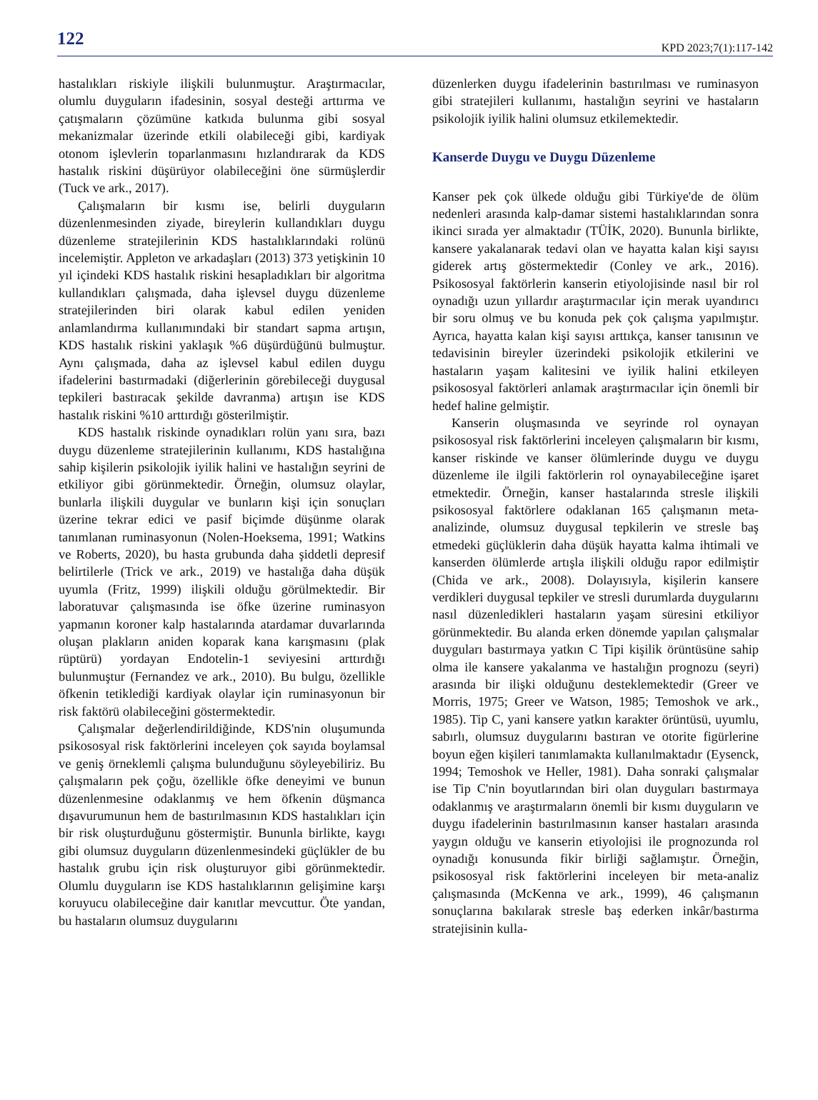122 KPD 2023;7(1):117-142
hastalıkları riskiyle ilişkili bulunmuştur. Araştırmacılar, olumlu duyguların ifadesinin, sosyal desteği arttırma ve çatışmaların çözümüne katkıda bulunma gibi sosyal mekanizmalar üzerinde etkili olabileceği gibi, kardiyak otonom işlevlerin toparlanmasını hızlandırarak da KDS hastalık riskini düşürüyor olabileceğini öne sürmüşlerdir (Tuck ve ark., 2017).
Çalışmaların bir kısmı ise, belirli duyguların düzenlenmesinden ziyade, bireylerin kullandıkları duygu düzenleme stratejilerinin KDS hastalıklarındaki rolünü incelemiştir. Appleton ve arkadaşları (2013) 373 yetişkinin 10 yıl içindeki KDS hastalık riskini hesapladıkları bir algoritma kullandıkları çalışmada, daha işlevsel duygu düzenleme stratejilerinden biri olarak kabul edilen yeniden anlamlandırma kullanımındaki bir standart sapma artışın, KDS hastalık riskini yaklaşık %6 düşürdüğünü bulmuştur. Aynı çalışmada, daha az işlevsel kabul edilen duygu ifadelerini bastırmadaki (diğerlerinin görebileceği duygusal tepkileri bastıracak şekilde davranma) artışın ise KDS hastalık riskini %10 arttırdığı gösterilmiştir.
KDS hastalık riskinde oynadıkları rolün yanı sıra, bazı duygu düzenleme stratejilerinin kullanımı, KDS hastalığına sahip kişilerin psikolojik iyilik halini ve hastalığın seyrini de etkiliyor gibi görünmektedir. Örneğin, olumsuz olaylar, bunlarla ilişkili duygular ve bunların kişi için sonuçları üzerine tekrar edici ve pasif biçimde düşünme olarak tanımlanan ruminasyonun (Nolen-Hoeksema, 1991; Watkins ve Roberts, 2020), bu hasta grubunda daha şiddetli depresif belirtilerle (Trick ve ark., 2019) ve hastalığa daha düşük uyumla (Fritz, 1999) ilişkili olduğu görülmektedir. Bir laboratuvar çalışmasında ise öfke üzerine ruminasyon yapmanın koroner kalp hastalarında atardamar duvarlarında oluşan plakların aniden koparak kana karışmasını (plak rüptürü) yordayan Endotelin-1 seviyesini arttırdığı bulunmuştur (Fernandez ve ark., 2010). Bu bulgu, özellikle öfkenin tetiklediği kardiyak olaylar için ruminasyonun bir risk faktörü olabileceğini göstermektedir.
Çalışmalar değerlendirildiğinde, KDS'nin oluşumunda psikososyal risk faktörlerini inceleyen çok sayıda boylamsal ve geniş örneklemli çalışma bulunduğunu söyleyebiliriz. Bu çalışmaların pek çoğu, özellikle öfke deneyimi ve bunun düzenlenmesine odaklanmış ve hem öfkenin düşmanca dışavurumunun hem de bastırılmasının KDS hastalıkları için bir risk oluşturduğunu göstermiştir. Bununla birlikte, kaygı gibi olumsuz duyguların düzenlenmesindeki güçlükler de bu hastalık grubu için risk oluşturuyor gibi görünmektedir. Olumlu duyguların ise KDS hastalıklarının gelişimine karşı koruyucu olabileceğine dair kanıtlar mevcuttur. Öte yandan, bu hastaların olumsuz duygularını
düzenlerken duygu ifadelerinin bastırılması ve ruminasyon gibi stratejileri kullanımı, hastalığın seyrini ve hastaların psikolojik iyilik halini olumsuz etkilemektedir.
Kanserde Duygu ve Duygu Düzenleme
Kanser pek çok ülkede olduğu gibi Türkiye'de de ölüm nedenleri arasında kalp-damar sistemi hastalıklarından sonra ikinci sırada yer almaktadır (TÜİK, 2020). Bununla birlikte, kansere yakalanarak tedavi olan ve hayatta kalan kişi sayısı giderek artış göstermektedir (Conley ve ark., 2016). Psikososyal faktörlerin kanserin etiyolojisinde nasıl bir rol oynadığı uzun yıllardır araştırmacılar için merak uyandırıcı bir soru olmuş ve bu konuda pek çok çalışma yapılmıştır. Ayrıca, hayatta kalan kişi sayısı arttıkça, kanser tanısının ve tedavisinin bireyler üzerindeki psikolojik etkilerini ve hastaların yaşam kalitesini ve iyilik halini etkileyen psikososyal faktörleri anlamak araştırmacılar için önemli bir hedef haline gelmiştir.
Kanserin oluşmasında ve seyrinde rol oynayan psikososyal risk faktörlerini inceleyen çalışmaların bir kısmı, kanser riskinde ve kanser ölümlerinde duygu ve duygu düzenleme ile ilgili faktörlerin rol oynayabileceğine işaret etmektedir. Örneğin, kanser hastalarında stresle ilişkili psikososyal faktörlere odaklanan 165 çalışmanın meta-analizinde, olumsuz duygusal tepkilerin ve stresle baş etmedeki güçlüklerin daha düşük hayatta kalma ihtimali ve kanserden ölümlerde artışla ilişkili olduğu rapor edilmiştir (Chida ve ark., 2008). Dolayısıyla, kişilerin kansere verdikleri duygusal tepkiler ve stresli durumlarda duygularını nasıl düzenledikleri hastaların yaşam süresini etkiliyor görünmektedir. Bu alanda erken dönemde yapılan çalışmalar duyguları bastırmaya yatkın C Tipi kişilik örüntüsüne sahip olma ile kansere yakalanma ve hastalığın prognozu (seyri) arasında bir ilişki olduğunu desteklemektedir (Greer ve Morris, 1975; Greer ve Watson, 1985; Temoshok ve ark., 1985). Tip C, yani kansere yatkın karakter örüntüsü, uyumlu, sabırlı, olumsuz duygularını bastıran ve otorite figürlerine boyun eğen kişileri tanımlamakta kullanılmaktadır (Eysenck, 1994; Temoshok ve Heller, 1981). Daha sonraki çalışmalar ise Tip C'nin boyutlarından biri olan duyguları bastırmaya odaklanmış ve araştırmaların önemli bir kısmı duyguların ve duygu ifadelerinin bastırılmasının kanser hastaları arasında yaygın olduğu ve kanserin etiyolojisi ile prognozunda rol oynadığı konusunda fikir birliği sağlamıştır. Örneğin, psikososyal risk faktörlerini inceleyen bir meta-analiz çalışmasında (McKenna ve ark., 1999), 46 çalışmanın sonuçlarına bakılarak stresle baş ederken inkâr/bastırma stratejisinin kulla-